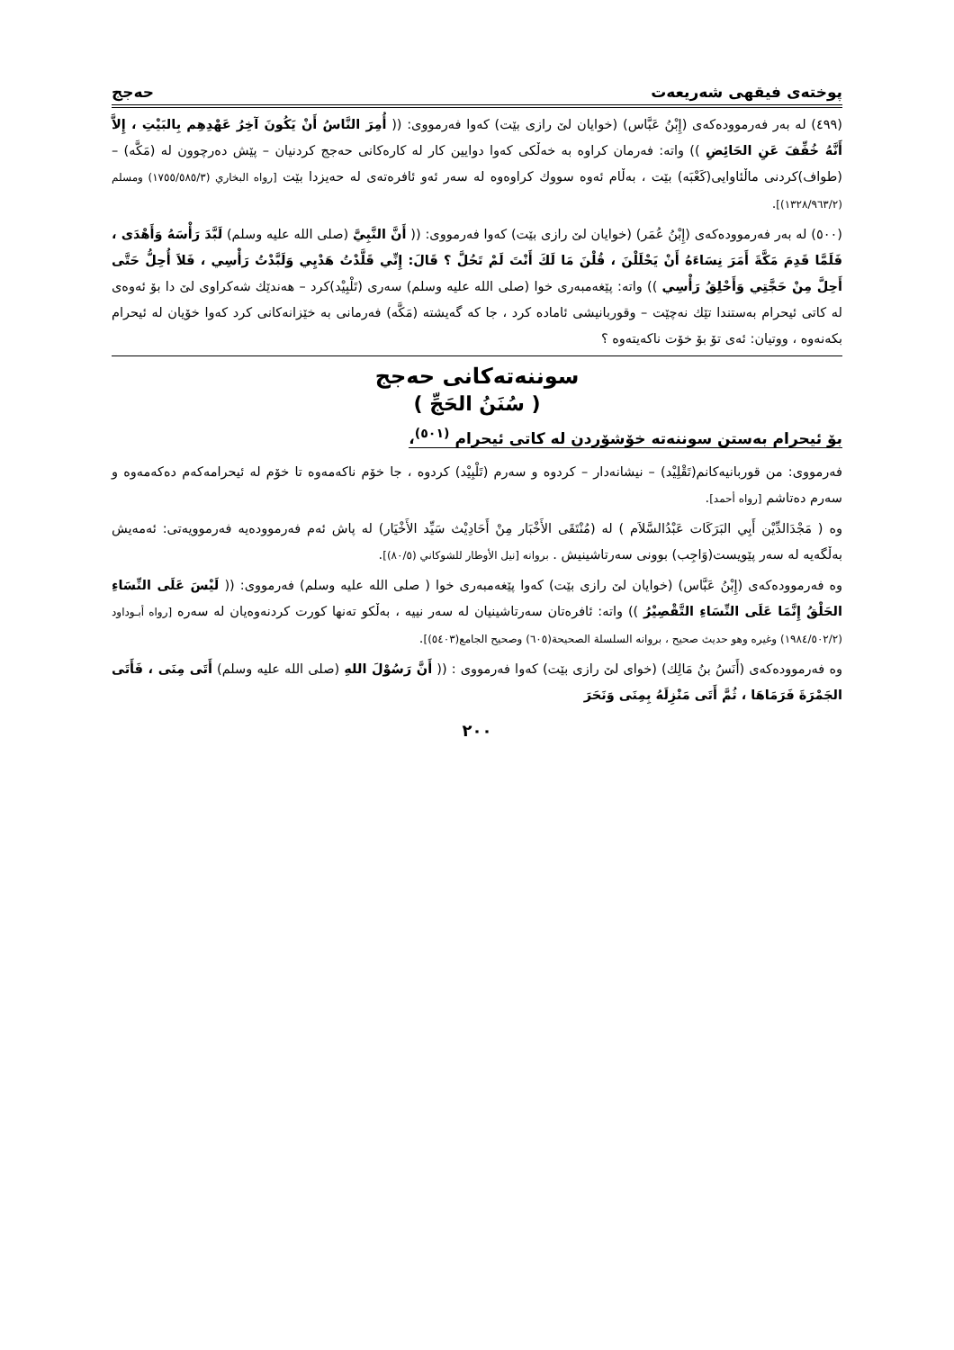پوختەی فیقهی شەریعەت حەجج
(٤٩٩) لە بەر فەرموودەکەی (إِبْنُ عَبَّاس) (خوایان لێ رازی بێت) کەوا فەرمووی: (( أُمِرَ النَّاسُ أَنْ يَكُونَ آخِرُ عَهْدِهِم بِالبَيْتِ ، إِلاَّ أَنَّهُ خُفِّفَ عَنِ الحَائِضِ )) واتە: فەرمان کراوە بە خەڵکی کەوا دوایین کار لە کارەکانی حەجج کردنیان – پێش دەرچوون لە (مَكَّه) – (طواف)کردنی ماڵئاوایی(كَعْبَه) بێت ، بەڵام ئەوە سووك کراوەوە لە سەر ئەو ئافرەتەی لە حەیزدا بێت [رواه البخاري (١٧٥٥/٥٨٥/٣) ومسلم (١٣٢٨/٩٦٣/٢)].
(٥٠٠) لە بەر فەرموودەکەی (إِبْنُ عُمَر) (خوایان لێ رازی بێت) کەوا فەرمووی: (( أَنَّ النَّبِيَّ (صلى الله عليه وسلم) لَبَّدَ رَأْسَهُ وَأَهْدَى ، فَلَمَّا قَدِمَ مَكَّةَ أَمَرَ نِسَاءَهُ أَنْ يَحْلَلْنَ ، قُلْنَ مَا لَكَ أَنْتَ لَمْ تَحُلَّ ؟ قَالَ: إِنِّي قَلَّدْتُ هَدْيِي وَلَبَّدْتُ رَأْسِي ، فَلاَ أُحِلُّ حَتَّى أَحِلَّ مِنْ حَجَّتِي وَأَحْلِقُ رَأْسِي )) واتە: پێغەمبەری خوا (صلى الله عليه وسلم) سەری (تَلْبِيْد)کرد – هەندێك شەکراوی لێ دا بۆ ئەوەی لە کاتی ئیحرام بەستندا تێك نەچێت – وقوربانیشی ئامادە کرد ، جا کە گەیشتە (مَكَّه) فەرمانی بە خێزانەکانی کرد کەوا خۆیان لە ئیحرام بکەنەوە ، ووتیان: ئەی تۆ بۆ خۆت ناکەیتەوە ؟
سوننەتەکانی حەجج
( سُنَنُ الحَجِّ )
بۆ ئیحرام بەستن سوننەتە خۆشۆردن لە کاتی ئیحرام <sup>(٥٠١)</sup>،
فەرمووی: من قوربانیەکانم(تَقْلِيْد) – نیشانەدار – کردوە و سەرم (تَلْبِيْد) کردوە ، جا خۆم ناکەمەوە تا خۆم لە ئیحرامەکەم دەکەمەوە و سەرم دەتاشم [رواه أحمد].
وە ( مَجْدَالدِّيْن أَبِي البَرَكَات عَبْدُالسَّلاَم ) لە (مُنْتَقَى الأَخْبَار مِنْ أَحَادِيْث سَيِّد الأَخْيَار) لە پاش ئەم فەرموودەیە فەرموویەتی: ئەمەیش بەڵگەیە لە سەر پێویست(وَاجِب) بوونی سەرتاشینیش . بروانە [نيل الأوطار للشوكاني (٨٠/٥)].
وە فەرموودەکەی (إِبْنُ عَبَّاس) (خوایان لێ رازی بێت) کەوا پێغەمبەری خوا ( صلى الله عليه وسلم) فەرمووی: (( لَيْسَ عَلَى النِّسَاءِ الحَلْقُ إِنَّمَا عَلَى النِّسَاءِ التَّقْصِيْرُ )) واتە: ئافرەتان سەرتاشینیان لە سەر نییە ، بەڵکو تەنها کورت کردنەوەیان لە سەرە [رواه أبـوداود (١٩٨٤/٥٠٢/٢) وغيره وهو حديث صحيح ، بروانە السلسلة الصحيحة(٦٠٥) وصحيح الجامع(٥٤٠٣)].
وە فەرموودەکەی (أَنَسُ بنُ مَالِك) (خوای لێ رازی بێت) کەوا فەرمووی : (( أَنَّ رَسُوْلَ اللهِ (صلى الله عليه وسلم) أَتَى مِنَى ، فَأَتَى الجَمْرَةَ فَرَمَاهَا ، ثُمَّ أَتَى مَنْزِلَهُ بِمِنَى وَنَحَرَ
٢٠٠